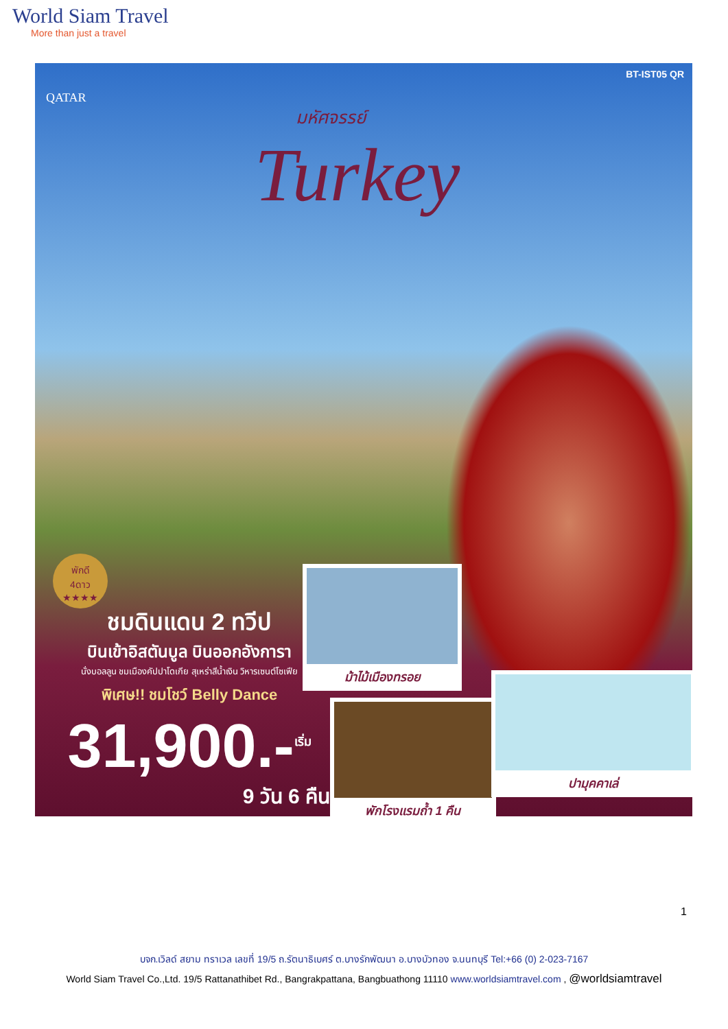World Siam Travel
More than just a travel
BT-IST05 QR
QATAR
มหัศจรรย์
Turkey
พักดี
4ดาว
★★★★
ชมดินแดน 2 ทวีป
บินเข้าอิสตันบูล บินออกอังการา
นั่งบอลลูน ชมเมืองคัปปาโดเกีย สุเหร่าสีน้ำเงิน วิหารเซนต์โซเฟีย
พิเศษ!! ชมโชว์ Belly Dance
31,900.-<sup>เริ่ม</sup>
9 วัน 6 คืน
ม้าไม้เมืองทรอย
พักโรงแรมถ้ำ 1 คืน
ปามุคคาเล่
1
บจก.เวิลด์ สยาม ทราเวล เลขที่ 19/5 ถ.รัตนาธิเบศร์ ต.บางรักพัฒนา อ.บางบัวทอง จ.นนทบุรี Tel:+66 (0) 2-023-7167
World Siam Travel Co.,Ltd. 19/5 Rattanathibet Rd., Bangrakpattana, Bangbuathong 11110 www.worldsiamtravel.com , @worldsiamtravel